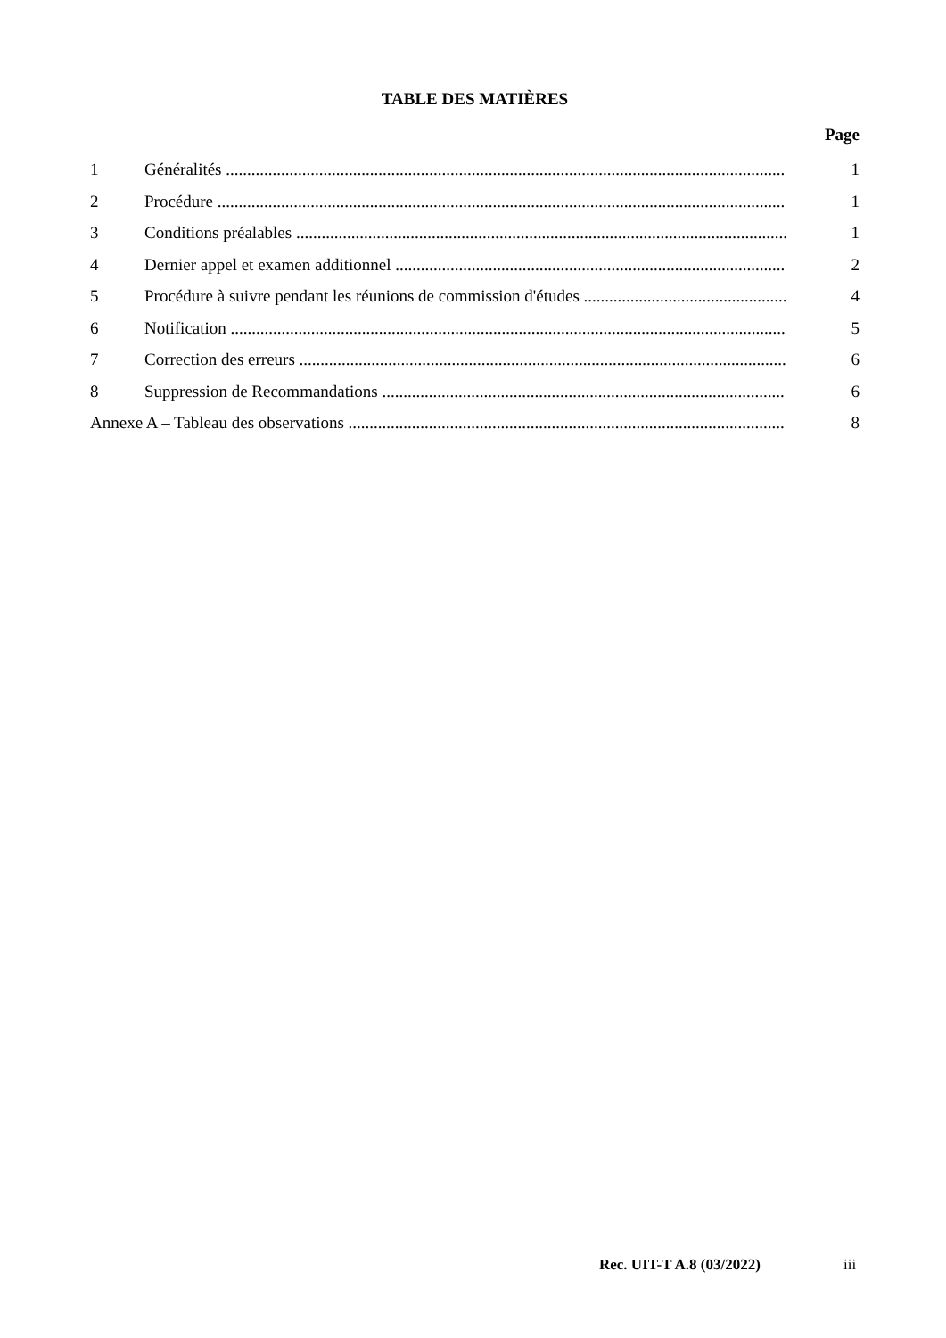TABLE DES MATIÈRES
Page
1 Généralités 1
2 Procédure 1
3 Conditions préalables 1
4 Dernier appel et examen additionnel 2
5 Procédure à suivre pendant les réunions de commission d'études 4
6 Notification 5
7 Correction des erreurs 6
8 Suppression de Recommandations 6
Annexe A – Tableau des observations 8
Rec. UIT-T A.8 (03/2022) iii